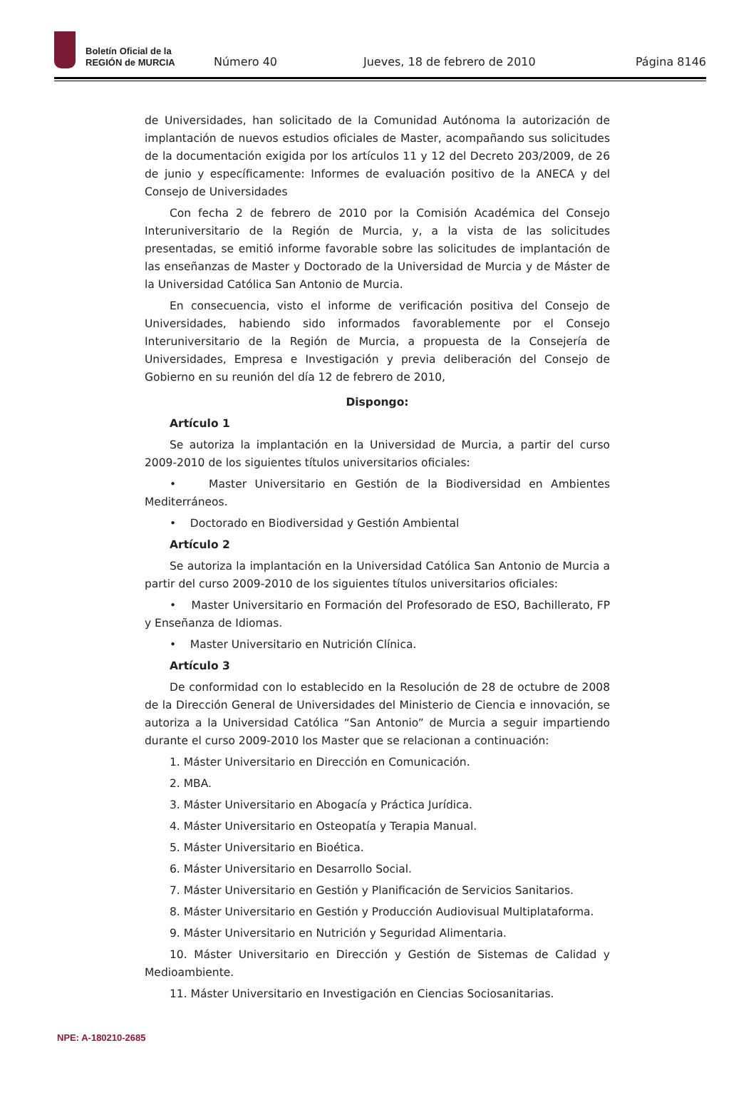Boletín Oficial de la
REGIÓN de MURCIA
Número 40
Jueves, 18 de febrero de 2010
Página 8146
de Universidades, han solicitado de la Comunidad Autónoma la autorización de implantación de nuevos estudios oficiales de Master, acompañando sus solicitudes de la documentación exigida por los artículos 11 y 12 del Decreto 203/2009, de 26 de junio y específicamente: Informes de evaluación positivo de la ANECA y del Consejo de Universidades
Con fecha 2 de febrero de 2010 por la Comisión Académica del Consejo Interuniversitario de la Región de Murcia, y, a la vista de las solicitudes presentadas, se emitió informe favorable sobre las solicitudes de implantación de las enseñanzas de Master y Doctorado de la Universidad de Murcia y de Máster de la Universidad Católica San Antonio de Murcia.
En consecuencia, visto el informe de verificación positiva del Consejo de Universidades, habiendo sido informados favorablemente por el Consejo Interuniversitario de la Región de Murcia, a propuesta de la Consejería de Universidades, Empresa e Investigación y previa deliberación del Consejo de Gobierno en su reunión del día 12 de febrero de 2010,
Dispongo:
Artículo 1
Se autoriza la implantación en la Universidad de Murcia, a partir del curso 2009-2010 de los siguientes títulos universitarios oficiales:
• Master Universitario en Gestión de la Biodiversidad en Ambientes Mediterráneos.
• Doctorado en Biodiversidad y Gestión Ambiental
Artículo 2
Se autoriza la implantación en la Universidad Católica San Antonio de Murcia a partir del curso 2009-2010 de los siguientes títulos universitarios oficiales:
• Master Universitario en Formación del Profesorado de ESO, Bachillerato, FP y Enseñanza de Idiomas.
• Master Universitario en Nutrición Clínica.
Artículo 3
De conformidad con lo establecido en la Resolución de 28 de octubre de 2008 de la Dirección General de Universidades del Ministerio de Ciencia e innovación, se autoriza a la Universidad Católica “San Antonio” de Murcia a seguir impartiendo durante el curso 2009-2010 los Master que se relacionan a continuación:
1. Máster Universitario en Dirección en Comunicación.
2. MBA.
3. Máster Universitario en Abogacía y Práctica Jurídica.
4. Máster Universitario en Osteopatía y Terapia Manual.
5. Máster Universitario en Bioética.
6. Máster Universitario en Desarrollo Social.
7. Máster Universitario en Gestión y Planificación de Servicios Sanitarios.
8. Máster Universitario en Gestión y Producción Audiovisual Multiplataforma.
9. Máster Universitario en Nutrición y Seguridad Alimentaria.
10. Máster Universitario en Dirección y Gestión de Sistemas de Calidad y Medioambiente.
11. Máster Universitario en Investigación en Ciencias Sociosanitarias.
NPE: A-180210-2685